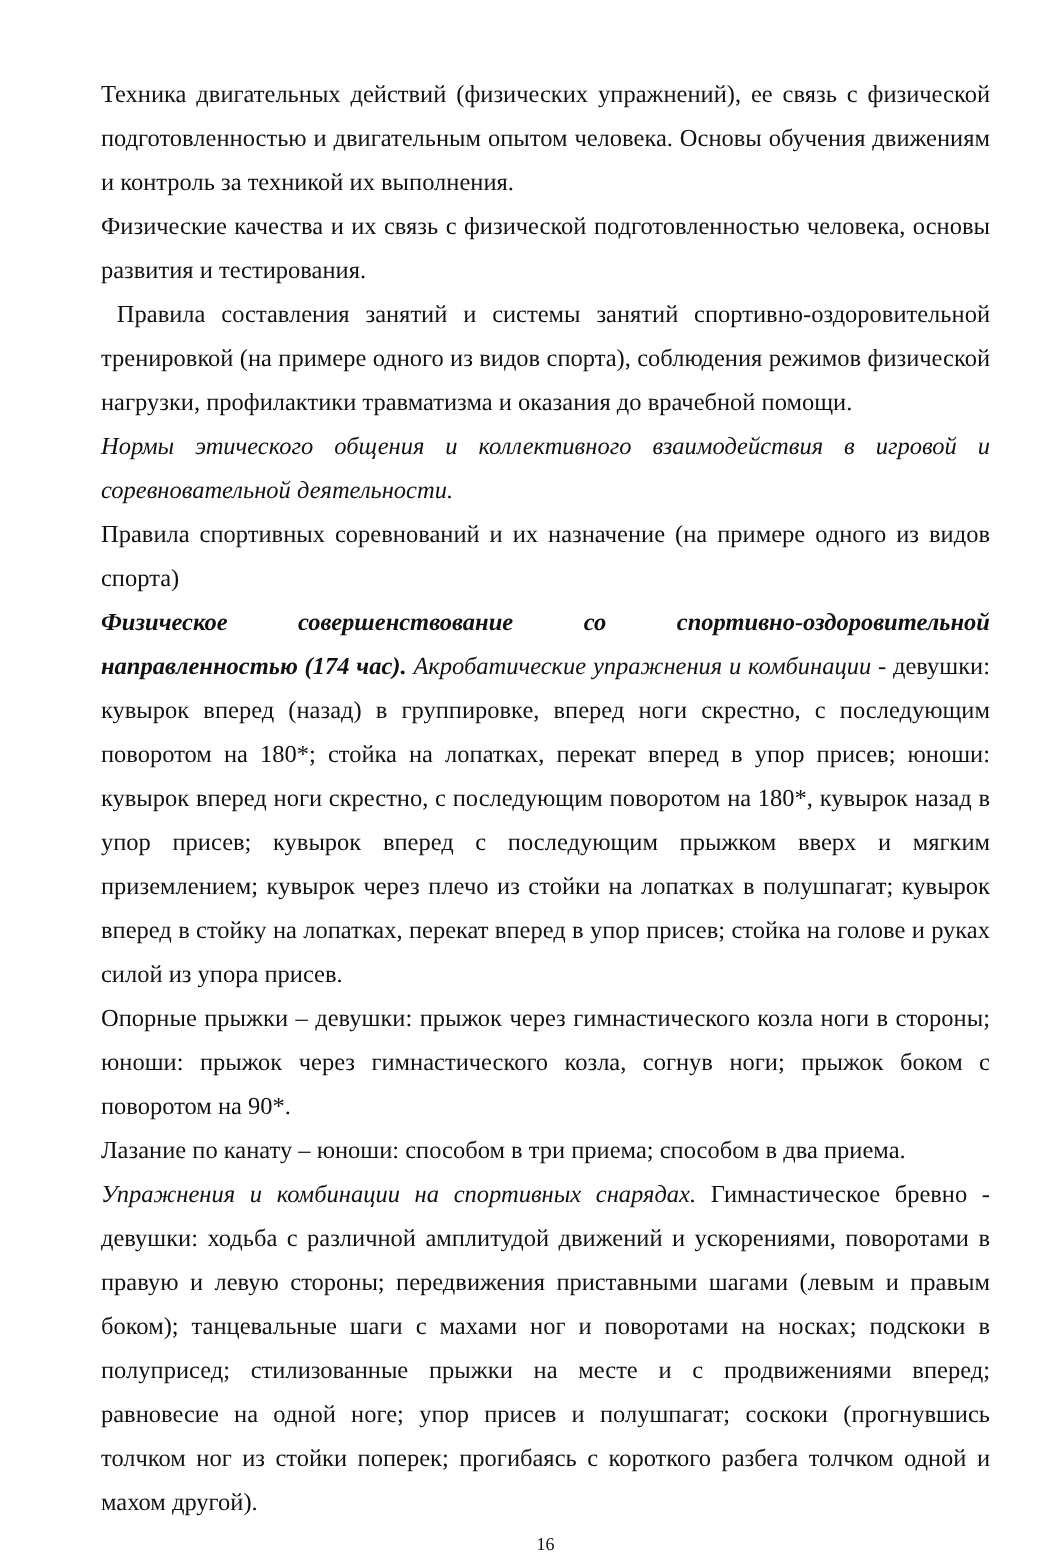Техника двигательных действий (физических упражнений), ее связь с физической подготовленностью и двигательным опытом человека. Основы обучения движениям и контроль за техникой их выполнения.
Физические качества и их связь с физической подготовленностью человека, основы развития и тестирования.
Правила составления занятий и системы занятий спортивно-оздоровительной тренировкой (на примере одного из видов спорта), соблюдения режимов физической нагрузки, профилактики травматизма и оказания до врачебной помощи.
Нормы этического общения и коллективного взаимодействия в игровой и соревновательной деятельности.
Правила спортивных соревнований и их назначение (на примере одного из видов спорта)
Физическое совершенствование со спортивно-оздоровительной направленностью (174 час). Акробатические упражнения и комбинации - девушки: кувырок вперед (назад) в группировке, вперед ноги скрестно, с последующим поворотом на 180*; стойка на лопатках, перекат вперед в упор присев; юноши: кувырок вперед ноги скрестно, с последующим поворотом на 180*, кувырок назад в упор присев; кувырок вперед с последующим прыжком вверх и мягким приземлением; кувырок через плечо из стойки на лопатках в полушпагат; кувырок вперед в стойку на лопатках, перекат вперед в упор присев; стойка на голове и руках силой из упора присев.
Опорные прыжки – девушки: прыжок через гимнастического козла ноги в стороны; юноши: прыжок через гимнастического козла, согнув ноги; прыжок боком с поворотом на 90*.
Лазание по канату – юноши: способом в три приема; способом в два приема.
Упражнения и комбинации на спортивных снарядах. Гимнастическое бревно - девушки: ходьба с различной амплитудой движений и ускорениями, поворотами в правую и левую стороны; передвижения приставными шагами (левым и правым боком); танцевальные шаги с махами ног и поворотами на носках; подскоки в полуприсед; стилизованные прыжки на месте и с продвижениями вперед; равновесие на одной ноге; упор присев и полушпагат; соскоки (прогнувшись толчком ног из стойки поперек; прогибаясь с короткого разбега толчком одной и махом другой).
16